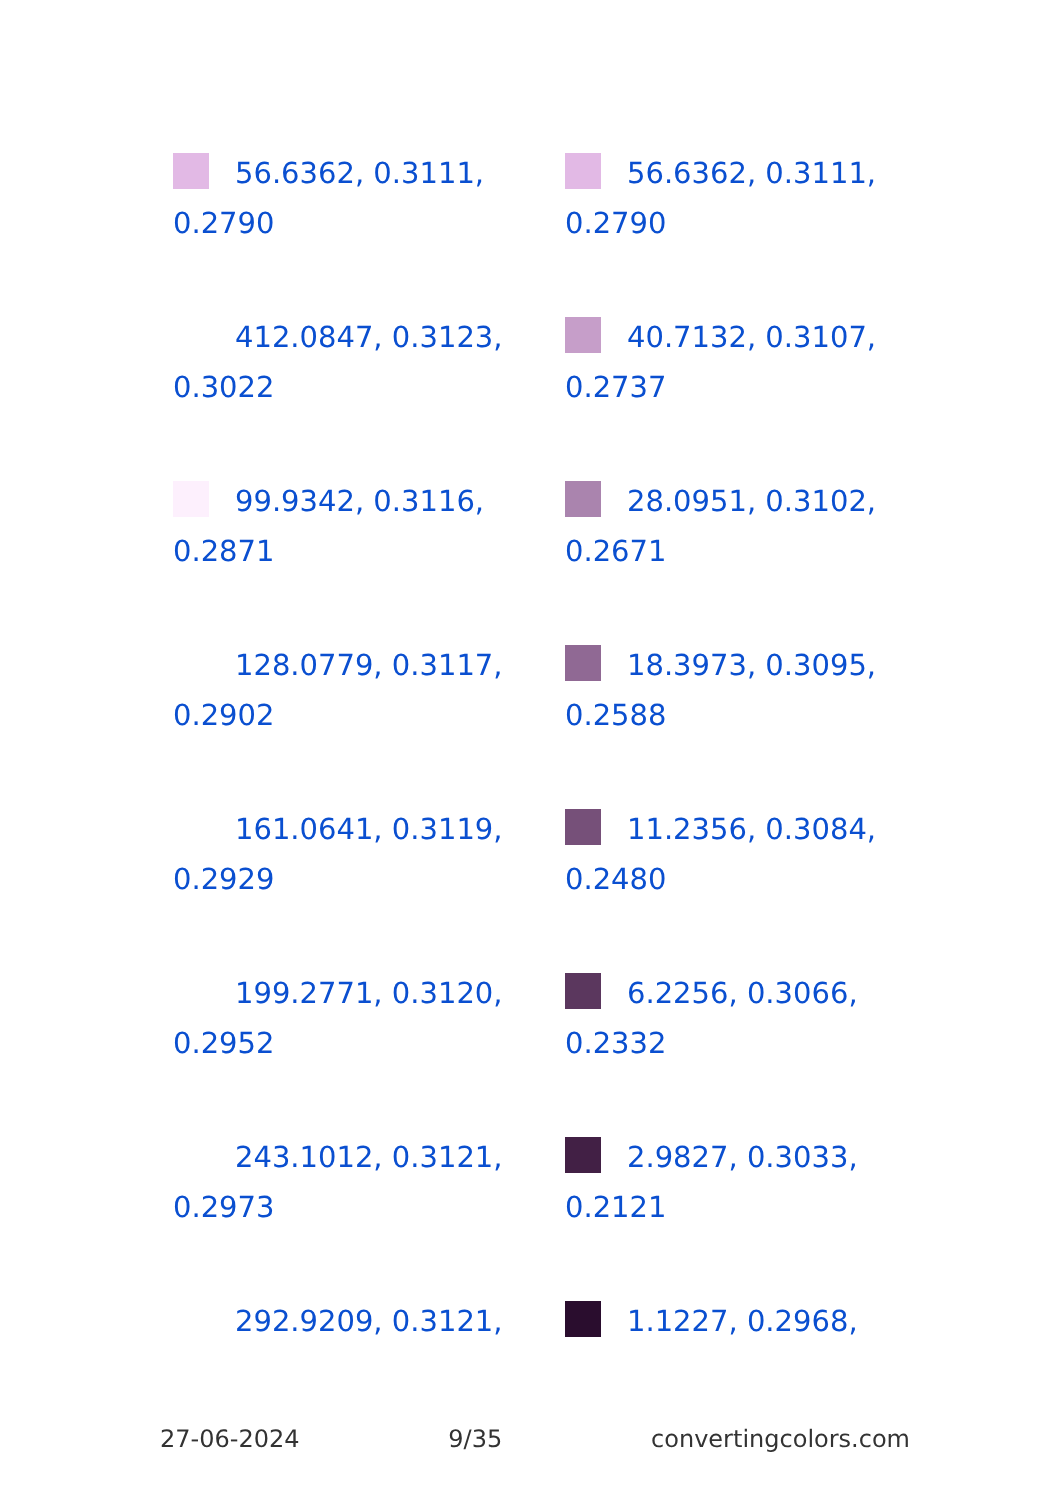56.6362, 0.3111,
0.2790
56.6362, 0.3111,
0.2790
412.0847, 0.3123,
0.3022
40.7132, 0.3107,
0.2737
99.9342, 0.3116,
0.2871
28.0951, 0.3102,
0.2671
128.0779, 0.3117,
0.2902
18.3973, 0.3095,
0.2588
161.0641, 0.3119,
0.2929
11.2356, 0.3084,
0.2480
199.2771, 0.3120,
0.2952
6.2256, 0.3066,
0.2332
243.1012, 0.3121,
0.2973
2.9827, 0.3033,
0.2121
292.9209, 0.3121,
1.1227, 0.2968,
27-06-2024 9/35 convertingcolors.com